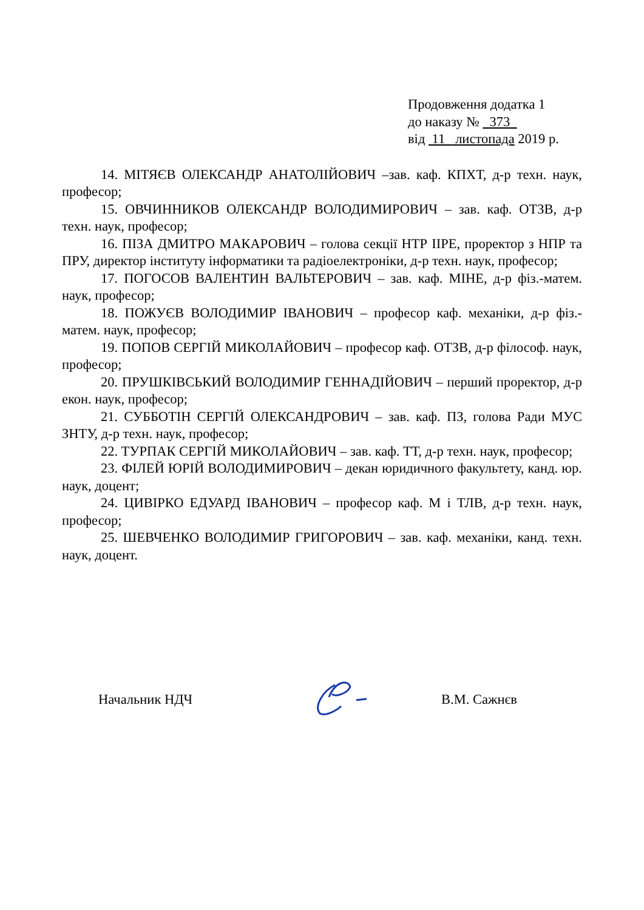Продовження додатка 1
до наказу № 373
від 11 листопада 2019 р.
14. МІТЯЄВ ОЛЕКСАНДР АНАТОЛІЙОВИЧ –зав. каф. КПХТ, д-р техн. наук, професор;
15. ОВЧИННИКОВ ОЛЕКСАНДР ВОЛОДИМИРОВИЧ – зав. каф. ОТЗВ, д-р техн. наук, професор;
16. ПІЗА ДМИТРО МАКАРОВИЧ – голова секції НТР ІІРЕ, проректор з НПР та ПРУ, директор інституту інформатики та радіоелектроніки, д-р техн. наук, професор;
17. ПОГОСОВ ВАЛЕНТИН ВАЛЬТЕРОВИЧ – зав. каф. МІНЕ, д-р фіз.-матем. наук, професор;
18. ПОЖУЄВ ВОЛОДИМИР ІВАНОВИЧ – професор каф. механіки, д-р фіз.-матем. наук, професор;
19. ПОПОВ СЕРГІЙ МИКОЛАЙОВИЧ – професор каф. ОТЗВ, д-р філософ. наук, професор;
20. ПРУШКІВСЬКИЙ ВОЛОДИМИР ГЕННАДІЙОВИЧ – перший проректор, д-р екон. наук, професор;
21. СУББОТІН СЕРГІЙ ОЛЕКСАНДРОВИЧ – зав. каф. ПЗ, голова Ради МУС ЗНТУ, д-р техн. наук, професор;
22. ТУРПАК СЕРГІЙ МИКОЛАЙОВИЧ – зав. каф. ТТ, д-р техн. наук, професор;
23. ФІЛЕЙ ЮРІЙ ВОЛОДИМИРОВИЧ – декан юридичного факультету, канд. юр. наук, доцент;
24. ЦИВІРКО ЕДУАРД ІВАНОВИЧ – професор каф. М і ТЛВ, д-р техн. наук, професор;
25. ШЕВЧЕНКО ВОЛОДИМИР ГРИГОРОВИЧ – зав. каф. механіки, канд. техн. наук, доцент.
Начальник НДЧ В.М. Сажнєв